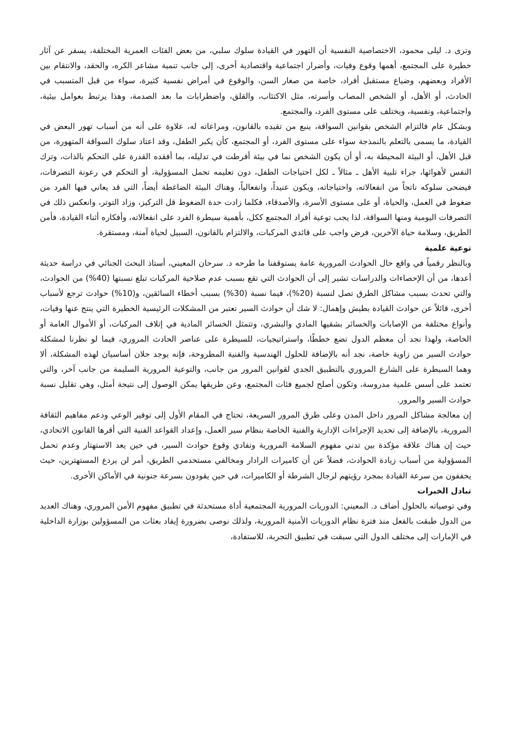وترى د. ليلى محمود، الاختصاصية النفسية أن التهور في القيادة سلوك سلبي، من بعض الفئات العمرية المختلفة، يسفر عن آثار خطيرة على المجتمع، أهمها وقوع وفيات، وأضرار اجتماعية واقتصادية أخرى، إلى جانب تنمية مشاعر الكره، والحقد، والانتقام بين الأفراد وبعضهم، وضياع مستقبل أفراد، خاصة من صغار السن، والوقوع في أمراض نفسية كثيرة، سواء من قبل المتسبب في الحادث، أو الأهل، أو الشخص المصاب وأسرته، مثل الاكتئاب، والقلق، واضطرابات ما بعد الصدمة، وهذا يرتبط بعوامل بيئية، واجتماعية، ونفسية، ويختلف على مستوى الفرد، والمجتمع.
وبشكل عام فالتزام الشخص بقوانين السواقة، ينبع من تقيده بالقانون، ومراعاته له، علاوة على أنه من أسباب تهور البعض في القيادة، ما يسمى بالتعلم بالنمذجة سواء على مستوى الفرد، أو المجتمع، كأن يكبر الطفل، وقد اعتاد سلوك السواقة المتهورة، من قبل الأهل، أو البيئة المحيطة به، أو أن يكون الشخص نما في بيئة أفرطت في تدليله، بما أفقده القدرة على التحكم بالذات، وترك النفس لأهوائها، جراء تلبية الأهل ـ مثالاً ـ لكل احتياجات الطفل، دون تعليمه تحمل المسؤولية، أو التحكم في رعونة التصرفات، فيضحى سلوكه ناتجاً من انفعالاته، واحتياجاته، ويكون عنيداً، وانفعالياً، وهناك البيئة الضاغطة أيضاً، التي قد يعاني فيها الفرد من ضغوط في العمل، والحياة، أو على مستوى الأسرة، والأصدقاء، فكلما زادت حدة الضغوط قل التركيز، وزاد التوتر، وانعكس ذلك في التصرفات اليومية ومنها السواقة، لذا يجب توعية أفراد المجتمع ككل، بأهمية سيطرة الفرد على انفعالاته، وأفكاره أثناء القيادة، فأمن الطريق، وسلامة حياة الآخرين، فرض واجب على قائدي المركبات، والالتزام بالقانون، السبيل لحياة آمنة، ومستقرة.
توعية علمية
وبالنظر رقمياً في واقع حال الحوادث المرورية عامة يستوقفنا ما طرحه د. سرحان المعيني، أستاذ البحث الجنائي في دراسة حديثة أعدها، من أن الإحصاءات والدراسات تشير إلى أن الحوادث التي تقع بسبب عدم صلاحية المركبات تبلغ نسبتها (40%) من الحوادث، والتي تحدث بسبب مشاكل الطرق تصل لنسبة (20%)، فيما نسبة (30%) بسبب أخطاء السائقين، و(10%) حوادث ترجع لأسباب أخرى، قائلاً عن حوادث القيادة بطيش وإهمال: لا شك أن حوادث السير تعتبر من المشكلات الرئيسية الخطيرة التي ينتج عنها وفيات، وأنواع مختلفة من الإصابات والخسائر بشقيها المادي والبشري، وتتمثل الخسائر المادية في إتلاف المركبات، أو الأموال العامة أو الخاصة، ولهذا نجد أن معظم الدول تضع خططًا، واستراتيجيات، للسيطرة على عناصر الحادث المروري، فيما لو نظرنا لمشكلة حوادث السير من زاوية خاصة، نجد أنه بالإضافة للحلول الهندسية والفنية المطروحة، فإنه يوجد حلان أساسيان لهذه المشكلة، ألا وهما السيطرة على الشارع المروري بالتطبيق الجدي لقوانين المرور من جانب، والتوعية المرورية السليمة من جانب آخر، والتي تعتمد على أسس علمية مدروسة، وتكون أصلح لجميع فئات المجتمع، وعن طريقها يمكن الوصول إلى نتيجة أمثل، وهي تقليل نسبة حوادث السير والمرور.
إن معالجة مشاكل المرور داخل المدن وعلى طرق المرور السريعة، تحتاج في المقام الأول إلى توفير الوعي ودعم مفاهيم الثقافة المرورية، بالإضافة إلى تحديد الإجراءات الإدارية والفنية الخاصة بنظام سير العمل، وإعداد القواعد الفنية التي أقرها القانون الاتحادي، حيث إن هناك علاقة مؤكدة بين تدني مفهوم السلامة المرورية وتفادي وقوع حوادث السير، في حين يعد الاستهتار وعدم تحمل المسؤولية من أسباب زيادة الحوادث، فضلاً عن أن كاميرات الرادار ومخالفي مستخدمي الطريق، أمر لن يردع المستهترين، حيث يخففون من سرعة القيادة بمجرد رؤيتهم لرجال الشرطة أو الكاميرات، في حين يقودون بسرعة جنونية في الأماكن الأخرى.
تبادل الخبرات
وفي توصياته بالحلول أضاف د. المعيني: الدوريات المرورية المجتمعية أداة مستحدثة في تطبيق مفهوم الأمن المروري، وهناك العديد من الدول طبقت بالفعل منذ فترة نظام الدوريات الأمنية المرورية، ولذلك نوصى بضرورة إيفاد بعثات من المسؤولين بوزارة الداخلية في الإمارات إلى مختلف الدول التي سبقت في تطبيق التجربة، للاستفادة،